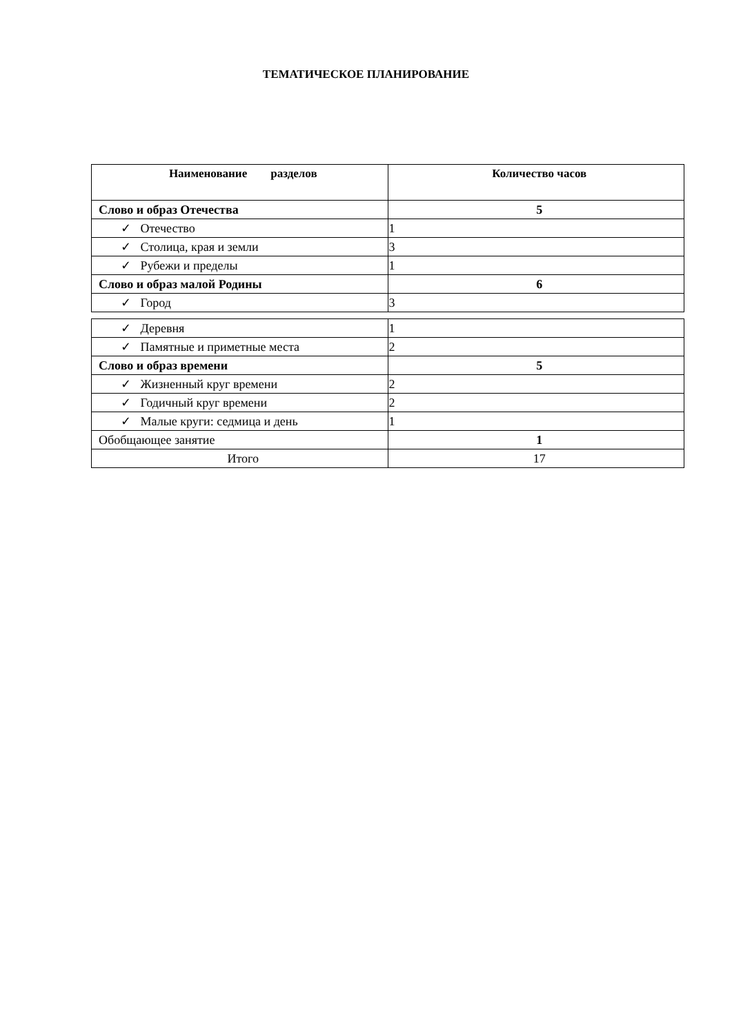ТЕМАТИЧЕСКОЕ ПЛАНИРОВАНИЕ
| Наименование разделов | Количество часов |
| --- | --- |
| Слово и образ Отечества | 5 |
| ✓ Отечество | 1 |
| ✓ Столица, края и земли | 3 |
| ✓ Рубежи и пределы | 1 |
| Слово и образ малой Родины | 6 |
| ✓ Город | 3 |
| ✓ Деревня | 1 |
| ✓ Памятные и приметные места | 2 |
| Слово и образ времени | 5 |
| ✓ Жизненный круг времени | 2 |
| ✓ Годичный круг времени | 2 |
| ✓ Малые круги: седмица и день | 1 |
| Обобщающее занятие | 1 |
| Итого | 17 |